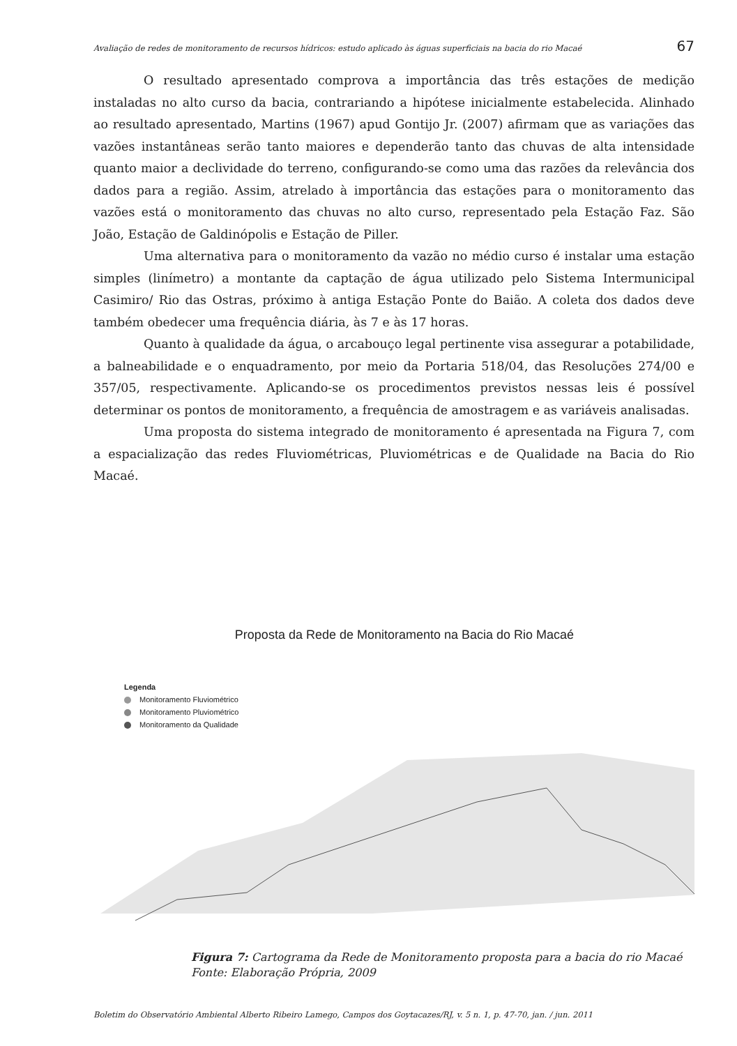Avaliação de redes de monitoramento de recursos hídricos: estudo aplicado às águas superficiais na bacia do rio Macaé 67
O resultado apresentado comprova a importância das três estações de medição instaladas no alto curso da bacia, contrariando a hipótese inicialmente estabelecida. Alinhado ao resultado apresentado, Martins (1967) apud Gontijo Jr. (2007) afirmam que as variações das vazões instantâneas serão tanto maiores e dependerão tanto das chuvas de alta intensidade quanto maior a declividade do terreno, configurando-se como uma das razões da relevância dos dados para a região. Assim, atrelado à importância das estações para o monitoramento das vazões está o monitoramento das chuvas no alto curso, representado pela Estação Faz. São João, Estação de Galdinópolis e Estação de Piller.
Uma alternativa para o monitoramento da vazão no médio curso é instalar uma estação simples (linímetro) a montante da captação de água utilizado pelo Sistema Intermunicipal Casimiro/ Rio das Ostras, próximo à antiga Estação Ponte do Baião. A coleta dos dados deve também obedecer uma frequência diária, às 7 e às 17 horas.
Quanto à qualidade da água, o arcabouço legal pertinente visa assegurar a potabilidade, a balneabilidade e o enquadramento, por meio da Portaria 518/04, das Resoluções 274/00 e 357/05, respectivamente. Aplicando-se os procedimentos previstos nessas leis é possível determinar os pontos de monitoramento, a frequência de amostragem e as variáveis analisadas.
Uma proposta do sistema integrado de monitoramento é apresentada na Figura 7, com a espacialização das redes Fluviométricas, Pluviométricas e de Qualidade na Bacia do Rio Macaé.
Proposta da Rede de Monitoramento na Bacia do Rio Macaé
Legenda
Monitoramento Fluviométrico
Monitoramento Pluviométrico
Monitoramento da Qualidade
Figura 7: Cartograma da Rede de Monitoramento proposta para a bacia do rio Macaé
Fonte: Elaboração Própria, 2009
Boletim do Observatório Ambiental Alberto Ribeiro Lamego, Campos dos Goytacazes/RJ, v. 5 n. 1, p. 47-70, jan. / jun. 2011